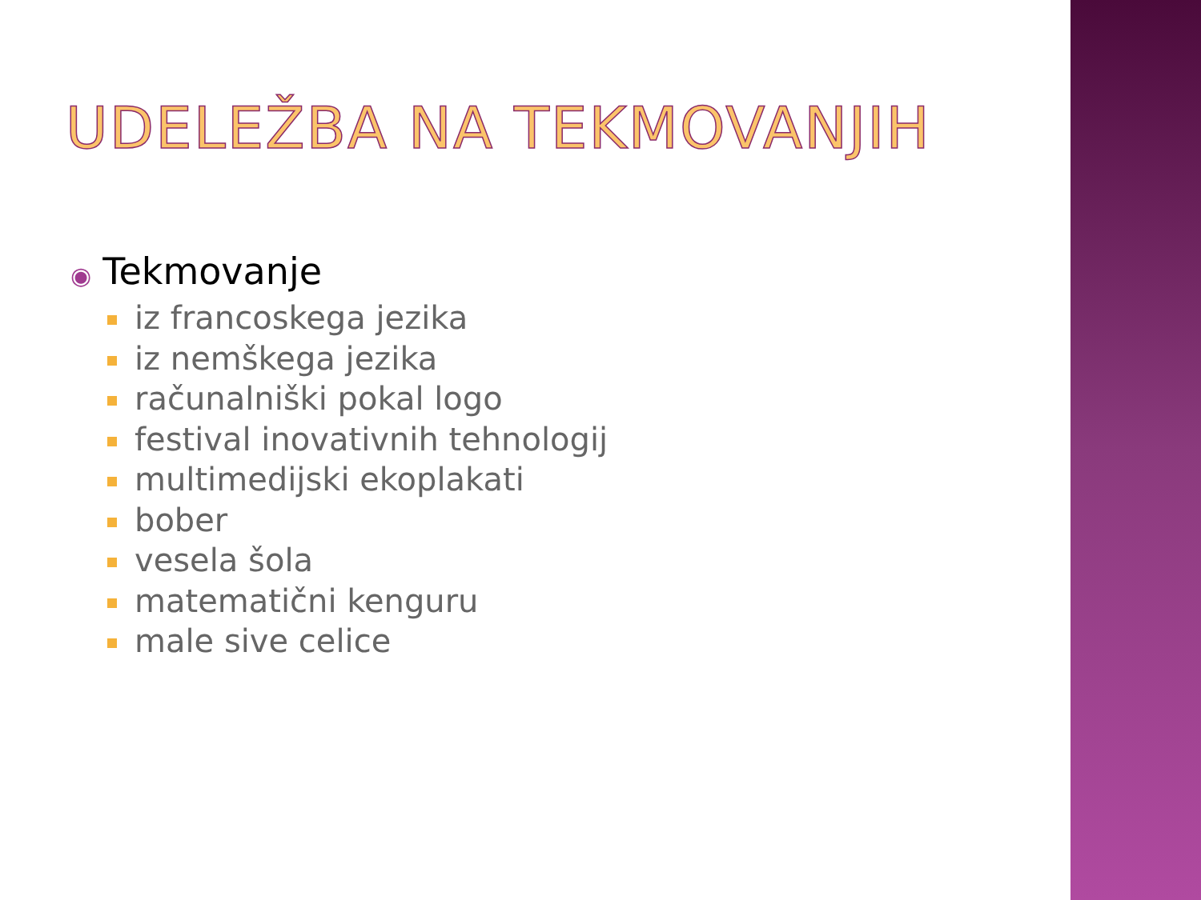UDELEŽBA NA TEKMOVANJIH
◉ Tekmovanje
iz francoskega jezika
iz nemškega jezika
računalniški pokal logo
festival inovativnih tehnologij
multimedijski ekoplakati
bober
vesela šola
matematični kenguru
male sive celice